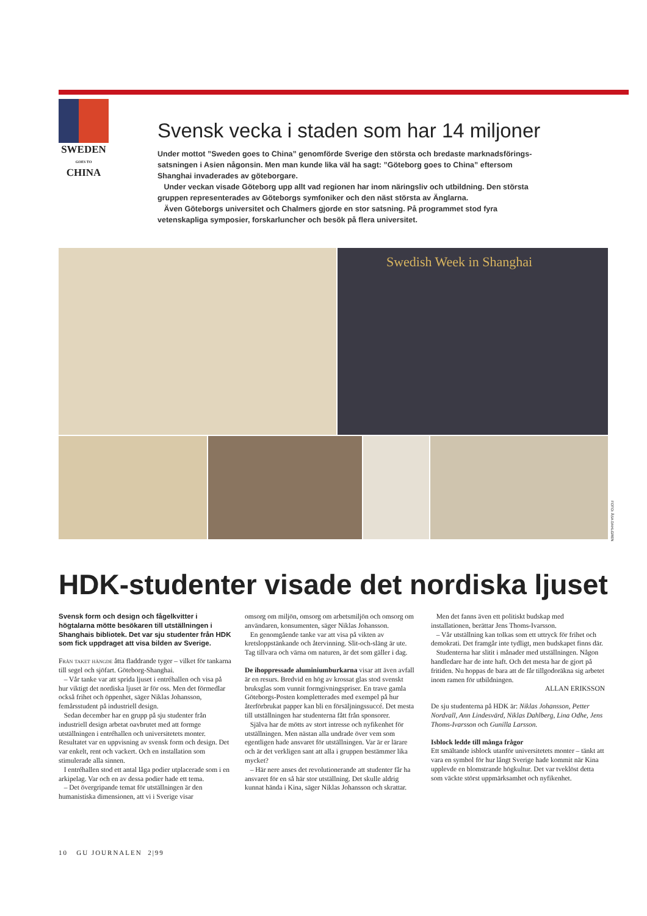SWEDEN
GOES TO
CHINA
Svensk vecka i staden som har 14 miljoner
Under mottot ”Sweden goes to China” genomförde Sverige den största och bredaste marknadsförings­satsningen i Asien någonsin. Men man kunde lika väl ha sagt: ”Göteborg goes to China” eftersom Shanghai invaderades av göteborgare.
Under veckan visade Göteborg upp allt vad regionen har inom näringsliv och utbildning. Den största gruppen representerades av Göteborgs symfoniker och den näst största av Änglarna.
Även Göteborgs universitet och Chalmers gjorde en stor satsning. På programmet stod fyra vetenskapliga symposier, forskarluncher och besök på flera universitet.
Swedish Week in Shanghai
FOTO: ÅSA DAHLGREN
HDK-studenter visade det nordiska ljuset
Svensk form och design och fågelkvitter i högtalarna mötte besökaren till utställningen i Shanghais bibliotek. Det var sju studenter från HDK som fick uppdraget att visa bilden av Sverige.
Från taket hängde åtta fladdrande tyger – vilket för tankarna till segel och sjöfart. Göteborg-Shanghai.
– Vår tanke var att sprida ljuset i entréhallen och visa på hur viktigt det nordiska ljuset är för oss. Men det förmedlar också frihet och öppenhet, säger Niklas Johansson, femårsstudent på industriell design.
Sedan december har en grupp på sju studenter från industriell design arbetat oavbrutet med att formge utställningen i entréhallen och universitetets monter. Resultatet var en uppvisning av svensk form och design. Det var enkelt, rent och vackert. Och en installation som stimulerade alla sinnen.
I entréhallen stod ett antal låga podier utplacerade som i en arkipelag. Var och en av dessa podier hade ett tema.
– Det övergripande temat för utställningen är den humanistiska dimensionen, att vi i Sverige visar
omsorg om miljön, omsorg om arbetsmiljön och omsorg om användaren, konsumenten, säger Niklas Johansson.
En genomgående tanke var att visa på vikten av kretsloppstänkande och återvinning. Slit-och-släng är ute. Tag tillvara och värna om naturen, är det som gäller i dag.
De ihoppressade aluminiumburkarna visar att även avfall är en resurs. Bredvid en hög av krossat glas stod svenskt bruksglas som vunnit formgivningspriser. En trave gamla Göteborgs-Posten kompletterades med exempel på hur återförbrukat papper kan bli en försäljningssuccé. Det mesta till utställningen har studenterna fått från sponsorer.
Själva har de mötts av stort intresse och nyfikenhet för utställningen. Men nästan alla undrade över vem som egentligen hade ansvaret för utställningen. Var är er lärare och är det verkligen sant att alla i gruppen bestämmer lika mycket?
– Här nere anses det revolutionerande att studenter får ha ansvaret för en så här stor utställning. Det skulle aldrig kunnat hända i Kina, säger Niklas Johansson och skrattar.
Men det fanns även ett politiskt budskap med installationen, berättar Jens Thoms-Ivarsson.
– Vår utställning kan tolkas som ett uttryck för frihet och demokrati. Det framgår inte tydligt, men budskapet finns där.
Studenterna har slitit i månader med utställningen. Någon handledare har de inte haft. Och det mesta har de gjort på fritiden. Nu hoppas de bara att de får tillgodoräkna sig arbetet inom ramen för utbildningen.
ALLAN ERIKSSON
De sju studenterna på HDK är: Niklas Johansson, Petter Nordvall, Ann Lindesvärd, Niklas Dahlberg, Lina Odhe, Jens Thoms-Ivarsson och Gunilla Larsson.
Isblock ledde till många frågor
Ett smältande isblock utanför universitetets monter – tänkt att vara en symbol för hur långt Sverige hade kommit när Kina upplevde en blomstrande högkultur. Det var tveklöst detta som väckte störst uppmärksamhet och nyfikenhet.
10 GU JOURNALEN 2|99